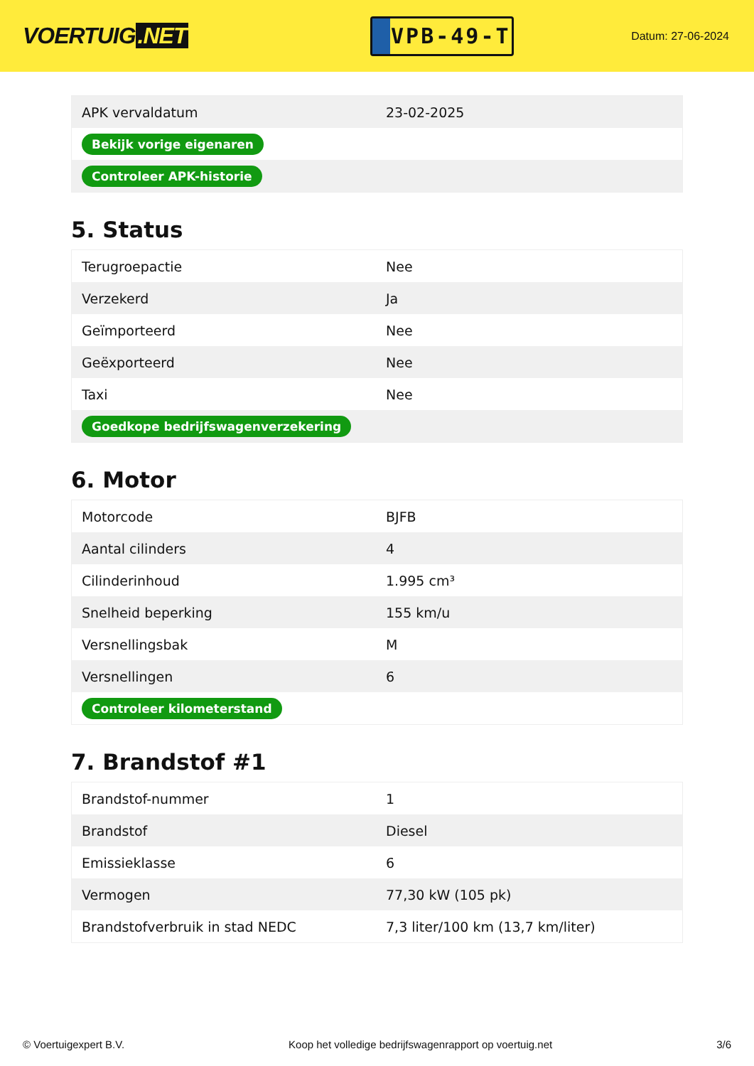VOERTUIG.NET
VPB-49-T
Datum: 27-06-2024
| APK vervaldatum | 23-02-2025 |
| Bekijk vorige eigenaren | |
| Controleer APK-historie | |
5. Status
| Terugroepactie | Nee |
| Verzekerd | Ja |
| Geïmporteerd | Nee |
| Geëxporteerd | Nee |
| Taxi | Nee |
| Goedkope bedrijfswagenverzekering | |
6. Motor
| Motorcode | BJFB |
| Aantal cilinders | 4 |
| Cilinderinhoud | 1.995 cm³ |
| Snelheid beperking | 155 km/u |
| Versnellingsbak | M |
| Versnellingen | 6 |
| Controleer kilometerstand | |
7. Brandstof #1
| Brandstof-nummer | 1 |
| Brandstof | Diesel |
| Emissieklasse | 6 |
| Vermogen | 77,30 kW (105 pk) |
| Brandstofverbruik in stad NEDC | 7,3 liter/100 km (13,7 km/liter) |
© Voertuigexpert B.V. Koop het volledige bedrijfswagenrapport op voertuig.net 3/6